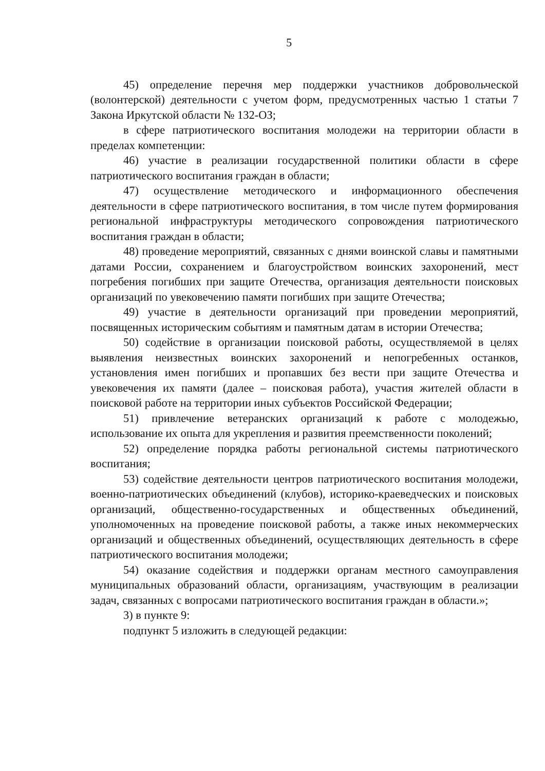5
45) определение перечня мер поддержки участников добровольческой (волонтерской) деятельности с учетом форм, предусмотренных частью 1 статьи 7 Закона Иркутской области № 132-ОЗ;
в сфере патриотического воспитания молодежи на территории области в пределах компетенции:
46) участие в реализации государственной политики области в сфере патриотического воспитания граждан в области;
47) осуществление методического и информационного обеспечения деятельности в сфере патриотического воспитания, в том числе путем формирования региональной инфраструктуры методического сопровождения патриотического воспитания граждан в области;
48) проведение мероприятий, связанных с днями воинской славы и памятными датами России, сохранением и благоустройством воинских захоронений, мест погребения погибших при защите Отечества, организация деятельности поисковых организаций по увековечению памяти погибших при защите Отечества;
49) участие в деятельности организаций при проведении мероприятий, посвященных историческим событиям и памятным датам в истории Отечества;
50) содействие в организации поисковой работы, осуществляемой в целях выявления неизвестных воинских захоронений и непогребенных останков, установления имен погибших и пропавших без вести при защите Отечества и увековечения их памяти (далее – поисковая работа), участия жителей области в поисковой работе на территории иных субъектов Российской Федерации;
51) привлечение ветеранских организаций к работе с молодежью, использование их опыта для укрепления и развития преемственности поколений;
52) определение порядка работы региональной системы патриотического воспитания;
53) содействие деятельности центров патриотического воспитания молодежи, военно-патриотических объединений (клубов), историко-краеведческих и поисковых организаций, общественно-государственных и общественных объединений, уполномоченных на проведение поисковой работы, а также иных некоммерческих организаций и общественных объединений, осуществляющих деятельность в сфере патриотического воспитания молодежи;
54) оказание содействия и поддержки органам местного самоуправления муниципальных образований области, организациям, участвующим в реализации задач, связанных с вопросами патриотического воспитания граждан в области.»;
3) в пункте 9:
подпункт 5 изложить в следующей редакции: